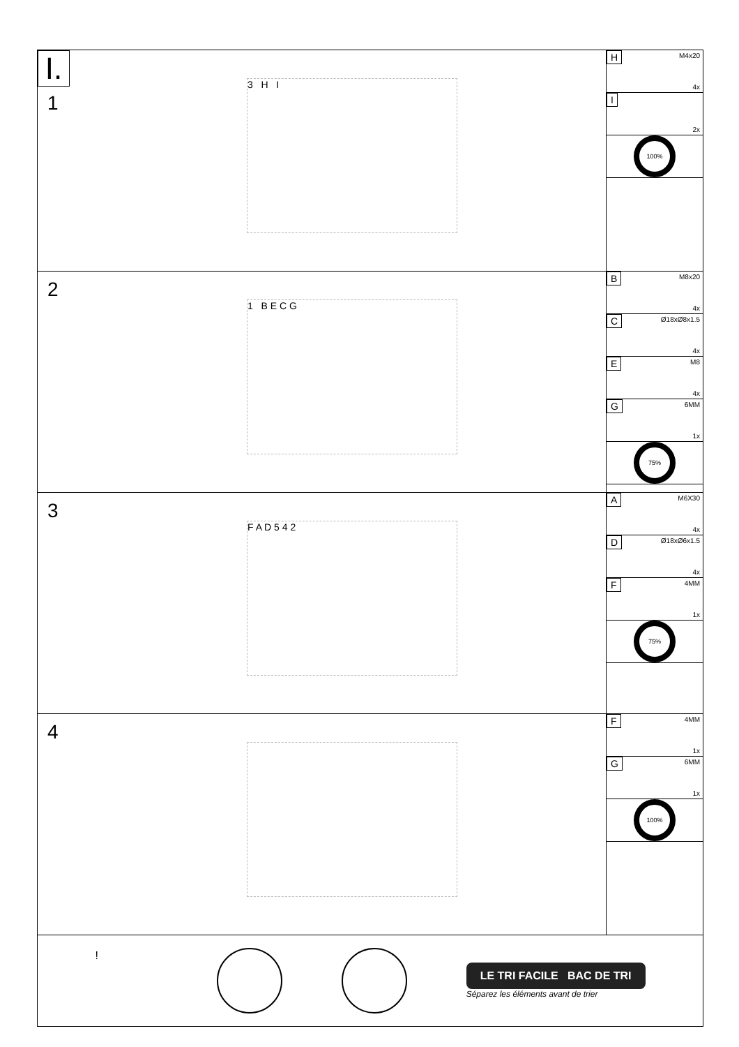I.
1
3 H I
H M4x20
4x
I
2x
100%
2
1 B E C G
B M8x20
4x
C Ø18xØ8x1.5
4x
E M8
4x
G 6MM
1x
75%
3
F A D 5 4 2
A M6X30
4x
D Ø18xØ6x1.5
4x
F 4MM
1x
75%
4
F 4MM
1x
G 6MM
1x
100%
!
LE TRI FACILE BAC DE TRI
Séparez les éléments avant de trier